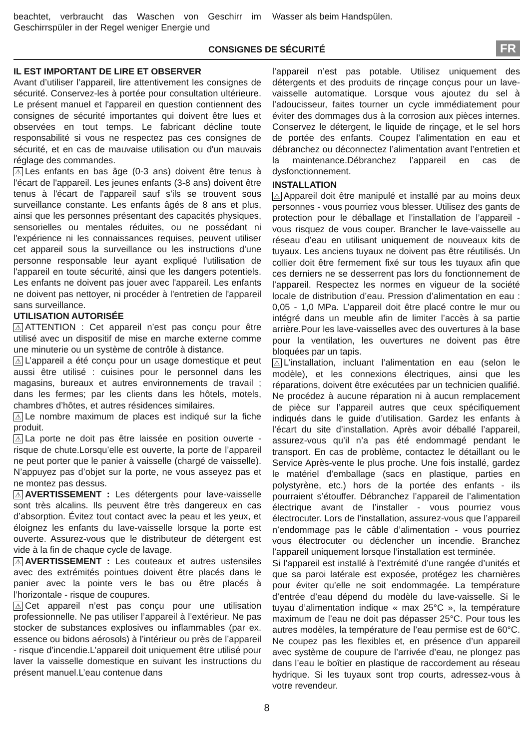beachtet, verbraucht das Waschen von Geschirr im Geschirrspüler in der Regel weniger Energie und
Wasser als beim Handspülen.
CONSIGNES DE SÉCURITÉ FR
IL EST IMPORTANT DE LIRE ET OBSERVER
Avant d’utiliser l’appareil, lire attentivement les consignes de sécurité. Conservez-les à portée pour consultation ultérieure. Le présent manuel et l'appareil en question contiennent des consignes de sécurité importantes qui doivent être lues et observées en tout temps. Le fabricant décline toute responsabilité si vous ne respectez pas ces consignes de sécurité, et en cas de mauvaise utilisation ou d'un mauvais réglage des commandes.
⚠ Les enfants en bas âge (0-3 ans) doivent être tenus à l'écart de l'appareil. Les jeunes enfants (3-8 ans) doivent être tenus à l'écart de l'appareil sauf s'ils se trouvent sous surveillance constante. Les enfants âgés de 8 ans et plus, ainsi que les personnes présentant des capacités physiques, sensorielles ou mentales réduites, ou ne possédant ni l'expérience ni les connaissances requises, peuvent utiliser cet appareil sous la surveillance ou les instructions d'une personne responsable leur ayant expliqué l'utilisation de l'appareil en toute sécurité, ainsi que les dangers potentiels. Les enfants ne doivent pas jouer avec l'appareil. Les enfants ne doivent pas nettoyer, ni procéder à l'entretien de l'appareil sans surveillance.
UTILISATION AUTORISÉE
⚠ ATTENTION : Cet appareil n’est pas conçu pour être utilisé avec un dispositif de mise en marche externe comme une minuterie ou un système de contrôle à distance.
⚠ L’appareil a été conçu pour un usage domestique et peut aussi être utilisé : cuisines pour le personnel dans les magasins, bureaux et autres environnements de travail ; dans les fermes; par les clients dans les hôtels, motels, chambres d’hôtes, et autres résidences similaires.
⚠ Le nombre maximum de places est indiqué sur la fiche produit.
⚠ La porte ne doit pas être laissée en position ouverte - risque de chute.Lorsqu’elle est ouverte, la porte de l’appareil ne peut porter que le panier à vaisselle (chargé de vaisselle). N’appuyez pas d’objet sur la porte, ne vous asseyez pas et ne montez pas dessus.
⚠ AVERTISSEMENT : Les détergents pour lave-vaisselle sont très alcalins. Ils peuvent être très dangereux en cas d’absorption. Évitez tout contact avec la peau et les yeux, et éloignez les enfants du lave-vaisselle lorsque la porte est ouverte. Assurez-vous que le distributeur de détergent est vide à la fin de chaque cycle de lavage.
⚠ AVERTISSEMENT : Les couteaux et autres ustensiles avec des extrémités pointues doivent être placés dans le panier avec la pointe vers le bas ou être placés à l’horizontale - risque de coupures.
⚠ Cet appareil n’est pas conçu pour une utilisation professionnelle. Ne pas utiliser l’appareil à l’extérieur. Ne pas stocker de substances explosives ou inflammables (par ex. essence ou bidons aérosols) à l’intérieur ou près de l’appareil - risque d’incendie.L’appareil doit uniquement être utilisé pour laver la vaisselle domestique en suivant les instructions du présent manuel.L’eau contenue dans
l’appareil n’est pas potable. Utilisez uniquement des détergents et des produits de rinçage conçus pour un lave-vaisselle automatique. Lorsque vous ajoutez du sel à l’adoucisseur, faites tourner un cycle immédiatement pour éviter des dommages dus à la corrosion aux pièces internes. Conservez le détergent, le liquide de rinçage, et le sel hors de portée des enfants. Coupez l’alimentation en eau et débranchez ou déconnectez l’alimentation avant l’entretien et la maintenance.Débranchez l’appareil en cas de dysfonctionnement.
INSTALLATION
⚠ Appareil doit être manipulé et installé par au moins deux personnes - vous pourriez vous blesser. Utilisez des gants de protection pour le déballage et l’installation de l’appareil - vous risquez de vous couper. Brancher le lave-vaisselle au réseau d’eau en utilisant uniquement de nouveaux kits de tuyaux. Les anciens tuyaux ne doivent pas être réutilisés. Un collier doit être fermement fixé sur tous les tuyaux afin que ces derniers ne se desserrent pas lors du fonctionnement de l’appareil. Respectez les normes en vigueur de la société locale de distribution d’eau. Pression d’alimentation en eau : 0,05 - 1,0 MPa. L’appareil doit être placé contre le mur ou intégré dans un meuble afin de limiter l’accès à sa partie arrière.Pour les lave-vaisselles avec des ouvertures à la base pour la ventilation, les ouvertures ne doivent pas être bloquées par un tapis.
⚠ L’installation, incluant l’alimentation en eau (selon le modèle), et les connexions électriques, ainsi que les réparations, doivent être exécutées par un technicien qualifié. Ne procédez à aucune réparation ni à aucun remplacement de pièce sur l’appareil autres que ceux spécifiquement indiqués dans le guide d’utilisation. Gardez les enfants à l’écart du site d’installation. Après avoir déballé l’appareil, assurez-vous qu’il n’a pas été endommagé pendant le transport. En cas de problème, contactez le détaillant ou le Service Après-vente le plus proche. Une fois installé, gardez le matériel d’emballage (sacs en plastique, parties en polystyrène, etc.) hors de la portée des enfants - ils pourraient s’étouffer. Débranchez l’appareil de l’alimentation électrique avant de l’installer - vous pourriez vous électrocuter. Lors de l’installation, assurez-vous que l’appareil n’endommage pas le câble d’alimentation - vous pourriez vous électrocuter ou déclencher un incendie. Branchez l’appareil uniquement lorsque l’installation est terminée.
Si l’appareil est installé à l’extrémité d’une rangée d’unités et que sa paroi latérale est exposée, protégez les charnières pour éviter qu’elle ne soit endommagée. La température d’entrée d’eau dépend du modèle du lave-vaisselle. Si le tuyau d’alimentation indique « max 25°C », la température maximum de l’eau ne doit pas dépasser 25°C. Pour tous les autres modèles, la température de l’eau permise est de 60°C. Ne coupez pas les flexibles et, en présence d’un appareil avec système de coupure de l’arrivée d’eau, ne plongez pas dans l’eau le boîtier en plastique de raccordement au réseau hydrique. Si les tuyaux sont trop courts, adressez-vous à votre revendeur.
8